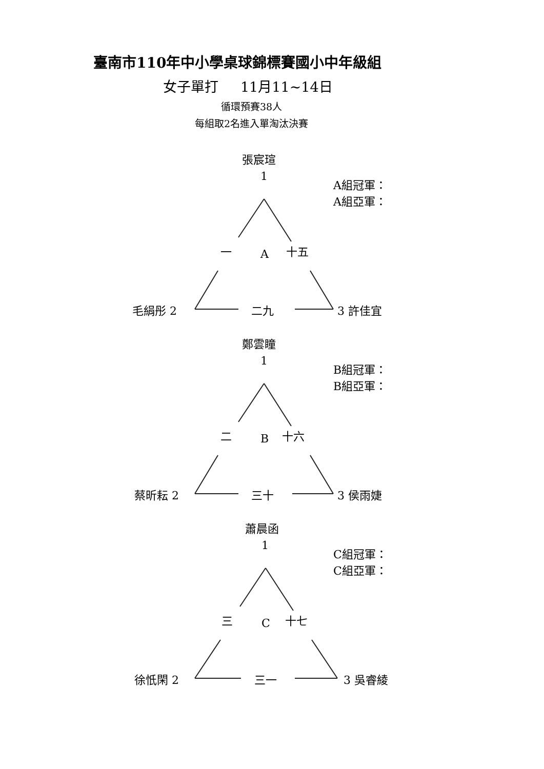臺南市110年中小學桌球錦標賽國小中年級組
女子單打 11月11~14日
循環預賽38人
每組取2名進入單淘汰決賽
張宸瑄
1
A組冠軍：
A組亞軍：
一 A 十五
毛絹彤 2 二九 3 許佳宜
鄭雲瞳
1
B組冠軍：
B組亞軍：
二 B 十六
蔡昕耘 2 三十 3 侯雨婕
蕭晨函
1
C組冠軍：
C組亞軍：
三 C 十七
徐忯閑 2 三一 3 吳睿綾